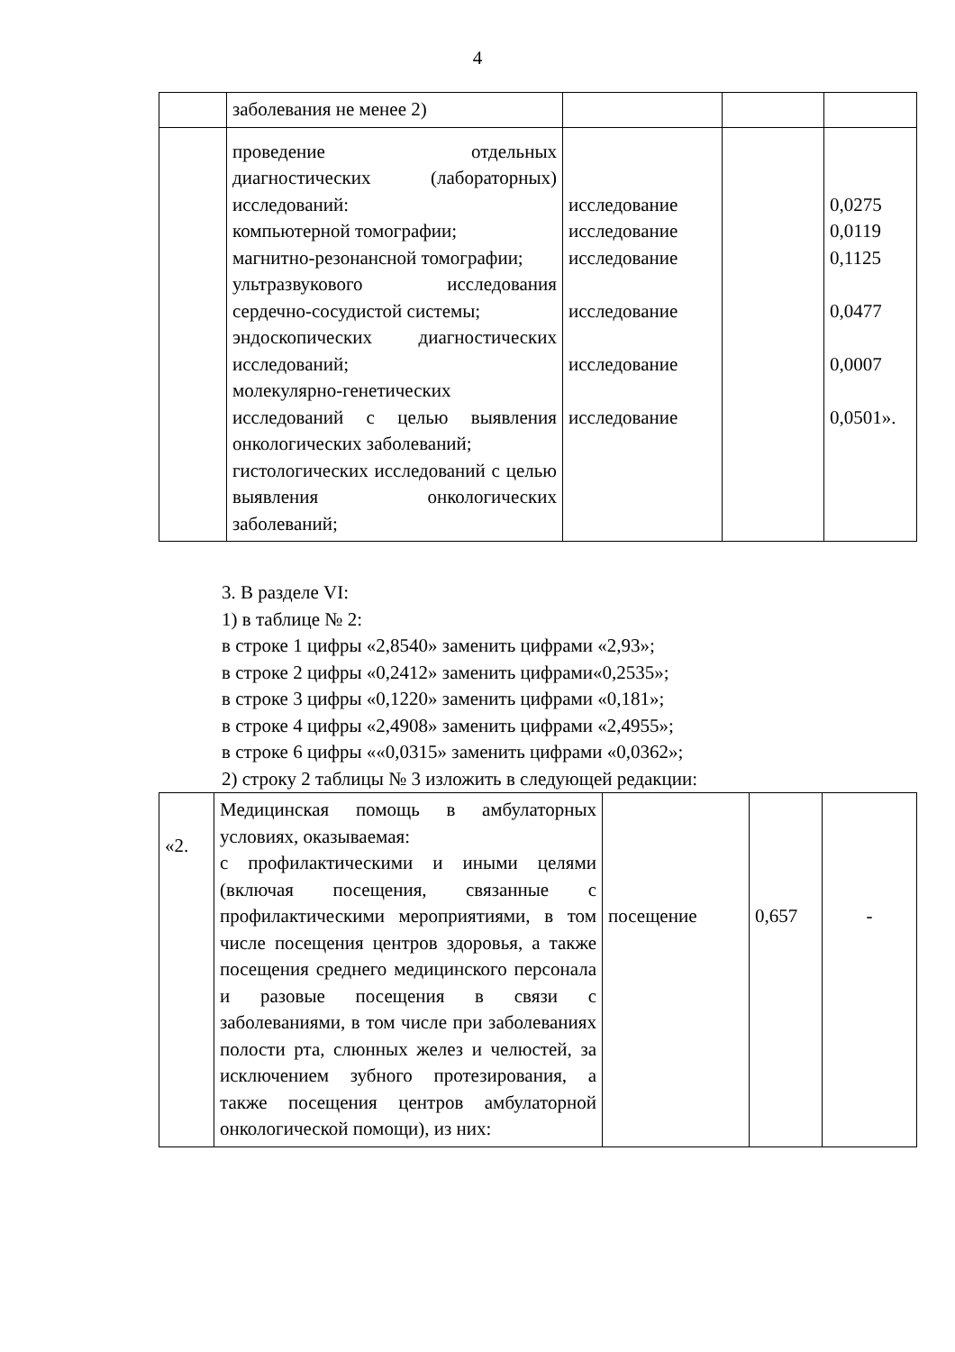4
| | заболевания не менее 2) | | | |
| | проведение отдельных диагностических (лабораторных) исследований: компьютерной томографии; магнитно-резонансной томографии; ультразвукового исследования сердечно-сосудистой системы; эндоскопических диагностических исследований; молекулярно-генетических исследований с целью выявления онкологических заболеваний; гистологических исследований с целью выявления онкологических заболеваний; | исследование исследование исследование исследование исследование исследование | | 0,0275 0,0119 0,1125 0,0477 0,0007 0,0501». |
3. В разделе VI:
1) в таблице № 2:
в строке 1 цифры «2,8540» заменить цифрами «2,93»;
в строке 2 цифры «0,2412» заменить цифрами«0,2535»;
в строке 3 цифры «0,1220» заменить цифрами «0,181»;
в строке 4 цифры «2,4908» заменить цифрами «2,4955»;
в строке 6 цифры ««0,0315» заменить цифрами «0,0362»;
2) строку 2 таблицы № 3 изложить в следующей редакции:
| «2. | Медицинская помощь в амбулаторных условиях, оказываемая: с профилактическими и иными целями (включая посещения, связанные с профилактическими мероприятиями, в том числе посещения центров здоровья, а также посещения среднего медицинского персонала и разовые посещения в связи с заболеваниями, в том числе при заболеваниях полости рта, слюнных желез и челюстей, за исключением зубного протезирования, а также посещения центров амбулаторной онкологической помощи), из них: | посещение | 0,657 | - |